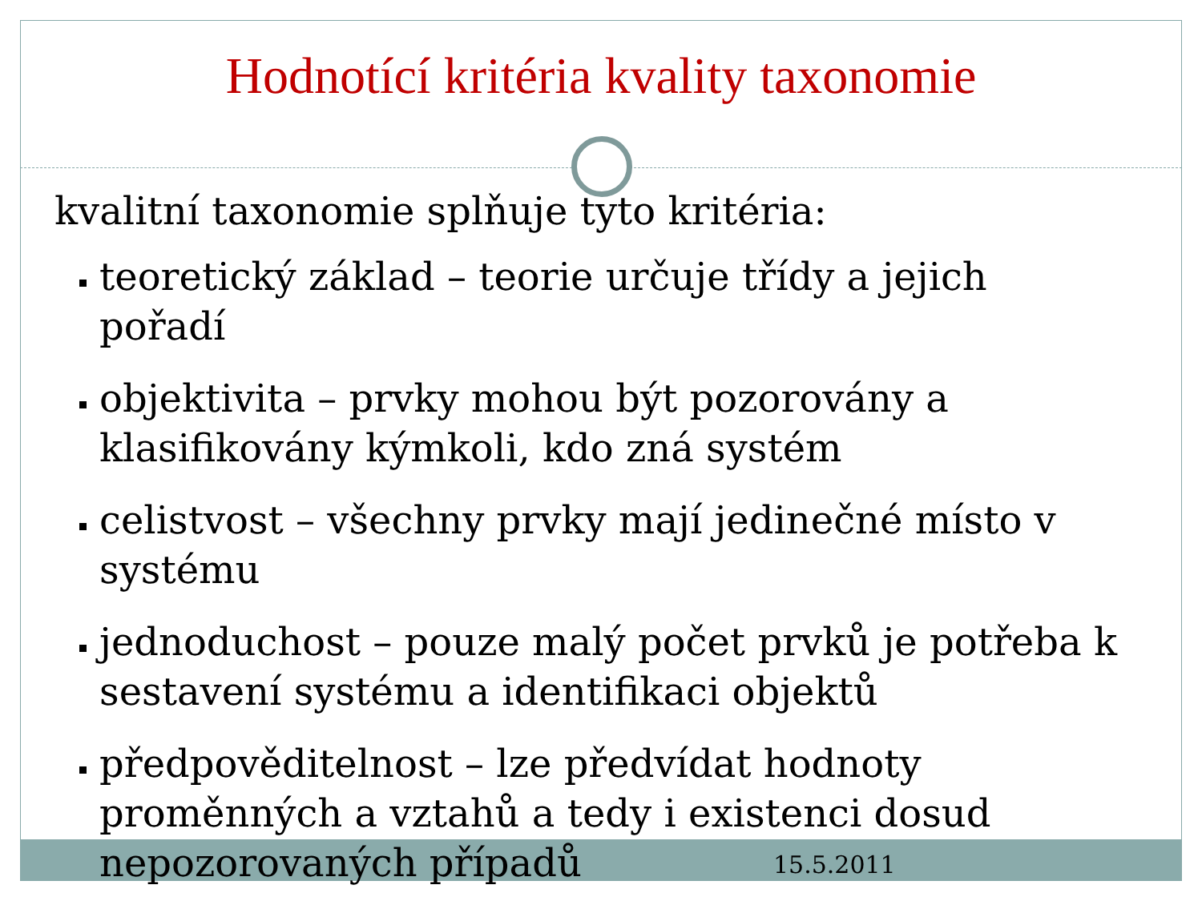Hodnotící kritéria kvality taxonomie
kvalitní taxonomie splňuje tyto kritéria:
teoretický základ – teorie určuje třídy a jejich pořadí
objektivita – prvky mohou být pozorovány a klasifikovány kýmkoli, kdo zná systém
celistvost – všechny prvky mají jedinečné místo v systému
jednoduchost – pouze malý počet prvků je potřeba k sestavení systému a identifikaci objektů
předpověditelnost – lze předvídat hodnoty proměnných a vztahů a tedy i existenci dosud nepozorovaných případů
15.5.2011